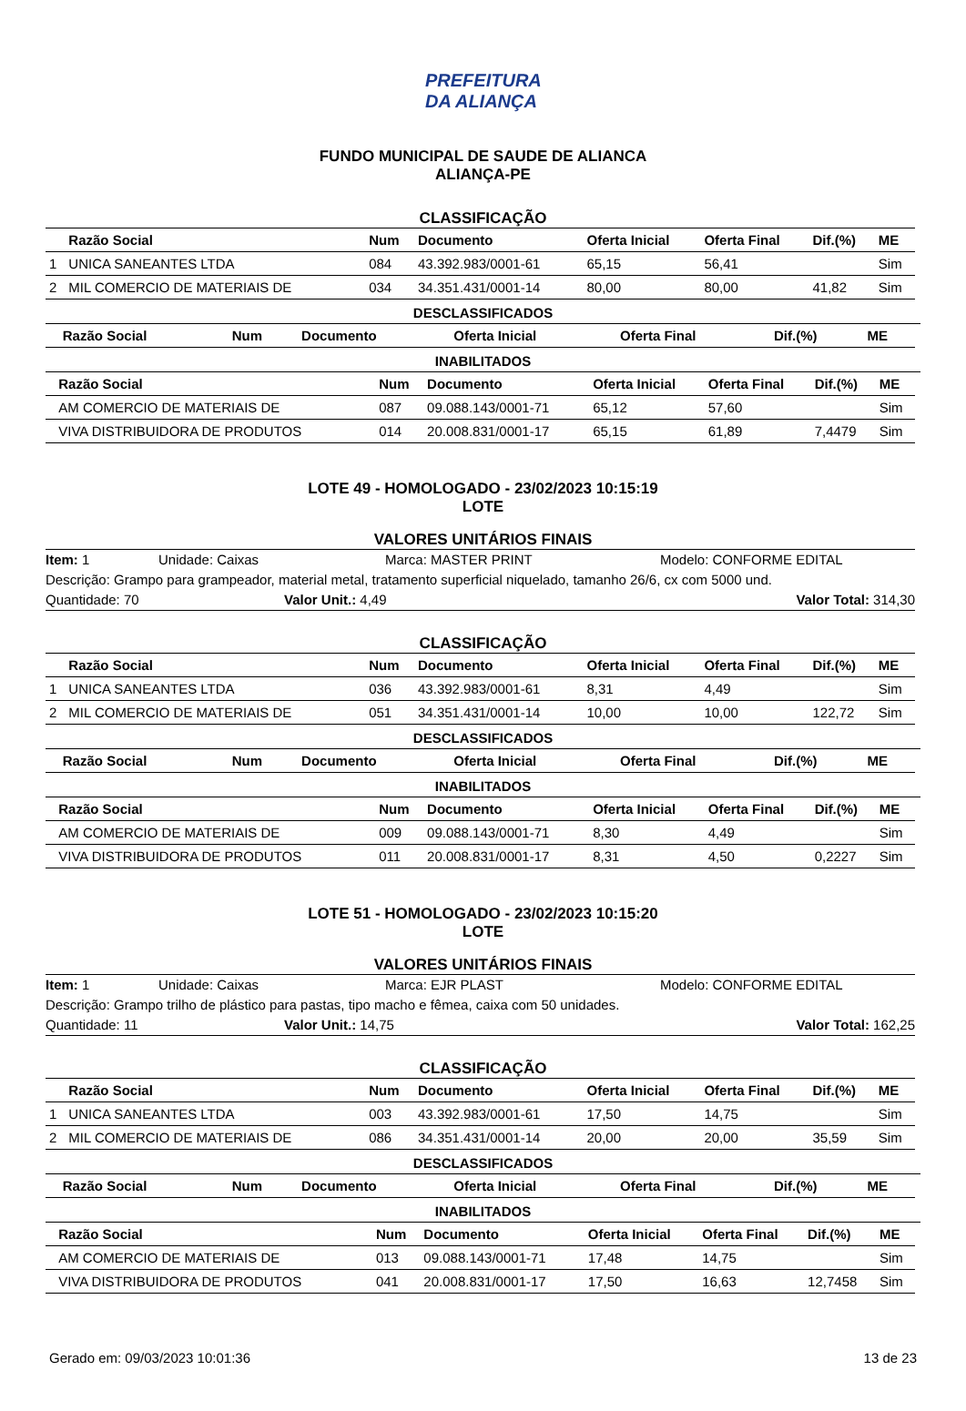PREFEITURA DA ALIANÇA
FUNDO MUNICIPAL DE SAUDE DE ALIANCA
ALIANÇA-PE
CLASSIFICAÇÃO
| | Razão Social | Num | Documento | Oferta Inicial | Oferta Final | Dif.(%) | ME |
| --- | --- | --- | --- | --- | --- | --- | --- |
| 1 | UNICA SANEANTES LTDA | 084 | 43.392.983/0001-61 | 65,15 | 56,41 | | Sim |
| 2 | MIL COMERCIO DE MATERIAIS DE | 034 | 34.351.431/0001-14 | 80,00 | 80,00 | 41,82 | Sim |
DESCLASSIFICADOS
| | Razão Social | Num | Documento | Oferta Inicial | Oferta Final | Dif.(%) | ME |
| --- | --- | --- | --- | --- | --- | --- | --- |
INABILITADOS
| | Razão Social | Num | Documento | Oferta Inicial | Oferta Final | Dif.(%) | ME |
| --- | --- | --- | --- | --- | --- | --- | --- |
| | AM COMERCIO DE MATERIAIS DE | 087 | 09.088.143/0001-71 | 65,12 | 57,60 | | Sim |
| | VIVA DISTRIBUIDORA DE PRODUTOS | 014 | 20.008.831/0001-17 | 65,15 | 61,89 | 7,4479 | Sim |
LOTE 49 - HOMOLOGADO - 23/02/2023 10:15:19
LOTE
VALORES UNITÁRIOS FINAIS
Item: 1 Unidade: Caixas Marca: MASTER PRINT Modelo: CONFORME EDITAL
Descrição: Grampo para grampeador, material metal, tratamento superficial niquelado, tamanho 26/6, cx com 5000 und.
Quantidade: 70 Valor Unit.: 4,49 Valor Total: 314,30
CLASSIFICAÇÃO
| | Razão Social | Num | Documento | Oferta Inicial | Oferta Final | Dif.(%) | ME |
| --- | --- | --- | --- | --- | --- | --- | --- |
| 1 | UNICA SANEANTES LTDA | 036 | 43.392.983/0001-61 | 8,31 | 4,49 | | Sim |
| 2 | MIL COMERCIO DE MATERIAIS DE | 051 | 34.351.431/0001-14 | 10,00 | 10,00 | 122,72 | Sim |
DESCLASSIFICADOS
| | Razão Social | Num | Documento | Oferta Inicial | Oferta Final | Dif.(%) | ME |
| --- | --- | --- | --- | --- | --- | --- | --- |
INABILITADOS
| | Razão Social | Num | Documento | Oferta Inicial | Oferta Final | Dif.(%) | ME |
| --- | --- | --- | --- | --- | --- | --- | --- |
| | AM COMERCIO DE MATERIAIS DE | 009 | 09.088.143/0001-71 | 8,30 | 4,49 | | Sim |
| | VIVA DISTRIBUIDORA DE PRODUTOS | 011 | 20.008.831/0001-17 | 8,31 | 4,50 | 0,2227 | Sim |
LOTE 51 - HOMOLOGADO - 23/02/2023 10:15:20
LOTE
VALORES UNITÁRIOS FINAIS
Item: 1 Unidade: Caixas Marca: EJR PLAST Modelo: CONFORME EDITAL
Descrição: Grampo trilho de plástico para pastas, tipo macho e fêmea, caixa com 50 unidades.
Quantidade: 11 Valor Unit.: 14,75 Valor Total: 162,25
CLASSIFICAÇÃO
| | Razão Social | Num | Documento | Oferta Inicial | Oferta Final | Dif.(%) | ME |
| --- | --- | --- | --- | --- | --- | --- | --- |
| 1 | UNICA SANEANTES LTDA | 003 | 43.392.983/0001-61 | 17,50 | 14,75 | | Sim |
| 2 | MIL COMERCIO DE MATERIAIS DE | 086 | 34.351.431/0001-14 | 20,00 | 20,00 | 35,59 | Sim |
DESCLASSIFICADOS
| | Razão Social | Num | Documento | Oferta Inicial | Oferta Final | Dif.(%) | ME |
| --- | --- | --- | --- | --- | --- | --- | --- |
INABILITADOS
| | Razão Social | Num | Documento | Oferta Inicial | Oferta Final | Dif.(%) | ME |
| --- | --- | --- | --- | --- | --- | --- | --- |
| | AM COMERCIO DE MATERIAIS DE | 013 | 09.088.143/0001-71 | 17,48 | 14,75 | | Sim |
| | VIVA DISTRIBUIDORA DE PRODUTOS | 041 | 20.008.831/0001-17 | 17,50 | 16,63 | 12,7458 | Sim |
Gerado em: 09/03/2023 10:01:36 13 de 23